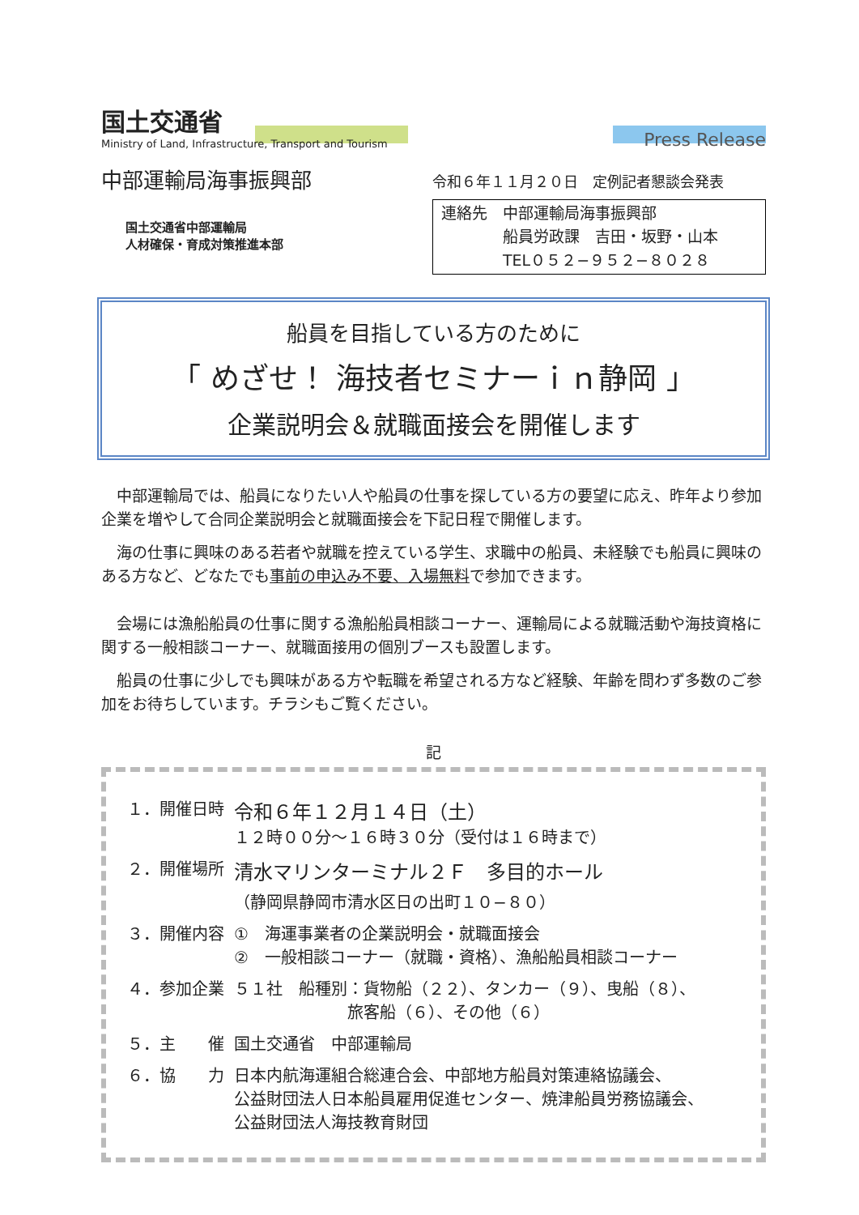国土交通省
Ministry of Land, Infrastructure, Transport and Tourism
Press Release
中部運輸局海事振興部
国土交通省中部運輸局
人材確保・育成対策推進本部
令和６年１１月２０日　定例記者懇談会発表
連絡先　中部運輸局海事振興部
　　　　船員労政課　吉田・坂野・山本
　　　　TEL０５２−９５２−８０２８
船員を目指している方のために
「 めざせ！ 海技者セミナーｉｎ静岡 」
企業説明会＆就職面接会を開催します
中部運輸局では、船員になりたい人や船員の仕事を探している方の要望に応え、昨年より参加企業を増やして合同企業説明会と就職面接会を下記日程で開催します。
海の仕事に興味のある若者や就職を控えている学生、求職中の船員、未経験でも船員に興味のある方など、どなたでも事前の申込み不要、入場無料で参加できます。
会場には漁船船員の仕事に関する漁船船員相談コーナー、運輸局による就職活動や海技資格に関する一般相談コーナー、就職面接用の個別ブースも設置します。
船員の仕事に少しでも興味がある方や転職を希望される方など経験、年齢を問わず多数のご参加をお待ちしています。チラシもご覧ください。
記
| １．開催日時 | 令和６年１２月１４日（土） １２時００分～１６時３０分（受付は１６時まで） |
| ２．開催場所 | 清水マリンターミナル２Ｆ 多目的ホール （静岡県静岡市清水区日の出町１０−８０） |
| ３．開催内容 | ① 海運事業者の企業説明会・就職面接会 ② 一般相談コーナー（就職・資格）、漁船船員相談コーナー |
| ４．参加企業 | ５１社 船種別：貨物船（２２）、タンカー（９）、曳船（８）、 旅客船（６）、その他（６） |
| ５．主 催 | 国土交通省 中部運輸局 |
| ６．協 力 | 日本内航海運組合総連合会、中部地方船員対策連絡協議会、 公益財団法人日本船員雇用促進センター、焼津船員労務協議会、 公益財団法人海技教育財団 |